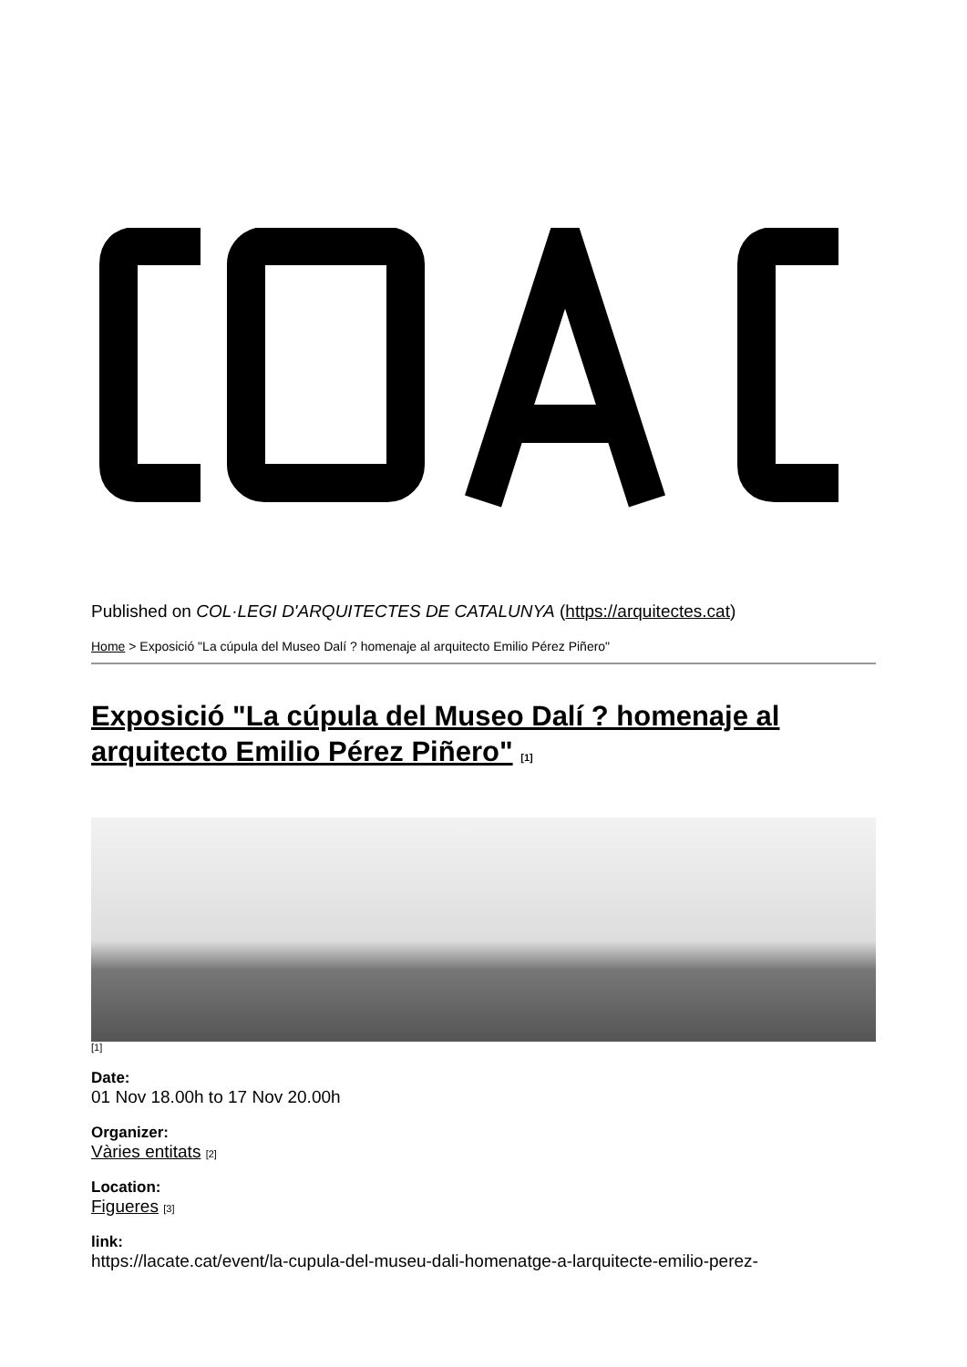Published on COL·LEGI D'ARQUITECTES DE CATALUNYA (https://arquitectes.cat)
Home > Exposició "La cúpula del Museo Dalí ? homenaje al arquitecto Emilio Pérez Piñero"
Exposició "La cúpula del Museo Dalí ? homenaje al arquitecto Emilio Pérez Piñero" [1]
[1]
Date:
01 Nov 18.00h to 17 Nov 20.00h
Organizer:
Vàries entitats [2]
Location:
Figueres [3]
link:
https://lacate.cat/event/la-cupula-del-museu-dali-homenatge-a-larquitecte-emilio-perez-